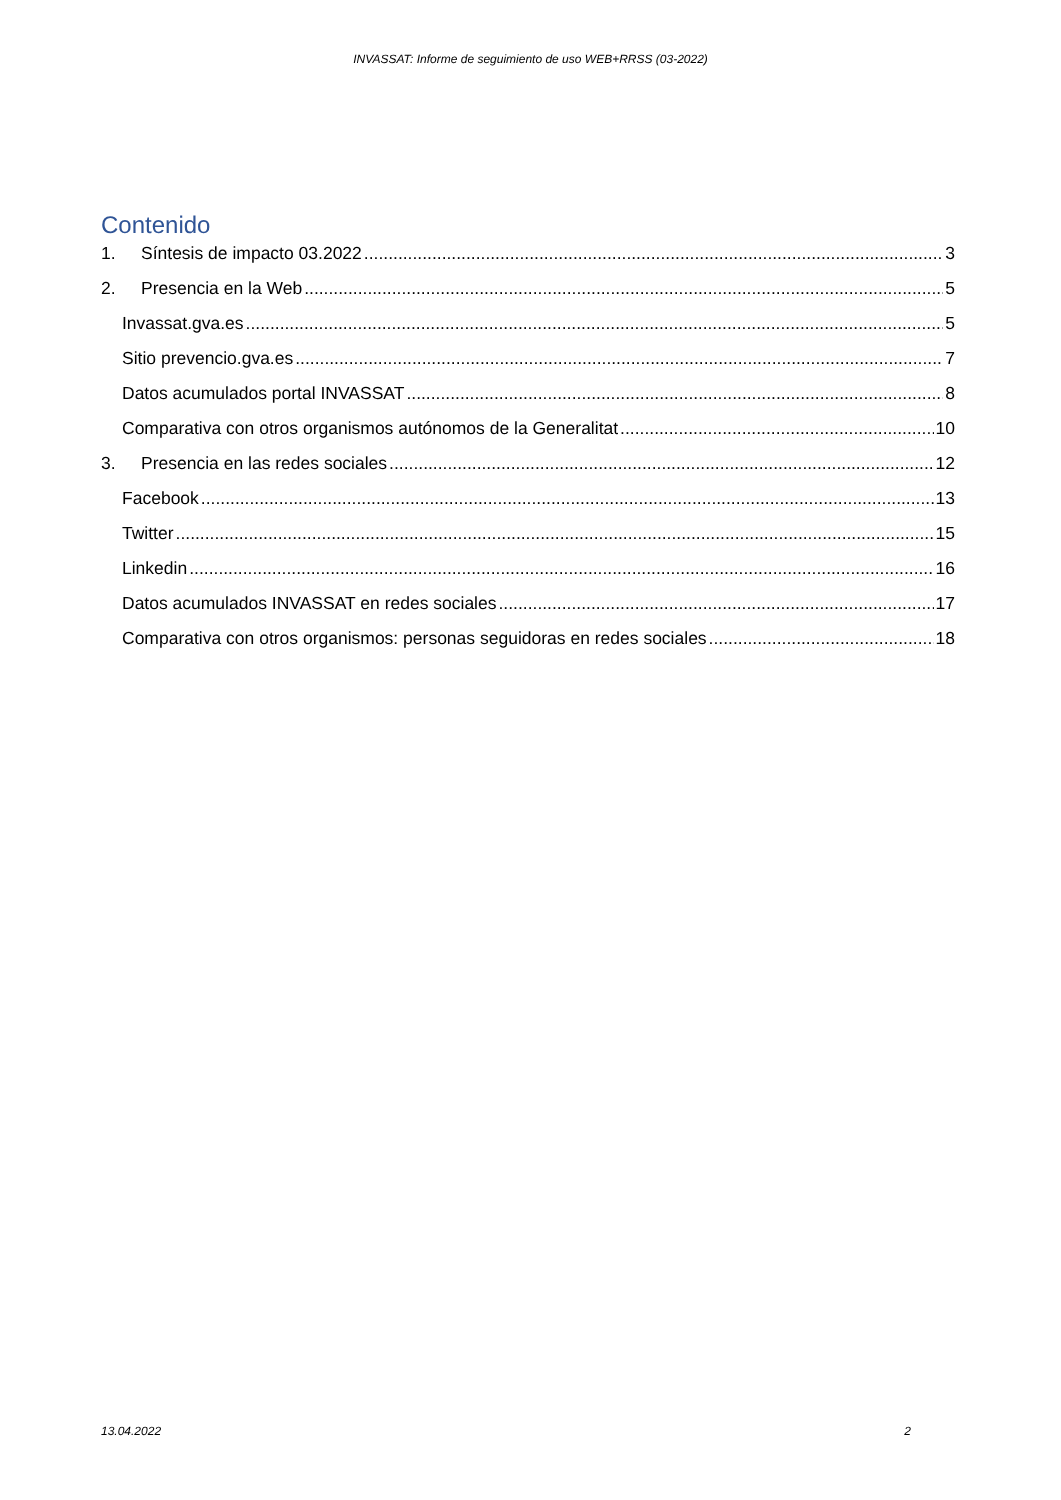INVASSAT: Informe de seguimiento de uso WEB+RRSS (03-2022)
Contenido
1. Síntesis de impacto 03.2022 3
2. Presencia en la Web 5
Invassat.gva.es 5
Sitio prevencio.gva.es 7
Datos acumulados portal INVASSAT 8
Comparativa con otros organismos autónomos de la Generalitat 10
3. Presencia en las redes sociales 12
Facebook 13
Twitter 15
Linkedin 16
Datos acumulados INVASSAT en redes sociales 17
Comparativa con otros organismos: personas seguidoras en redes sociales 18
13.04.2022 2